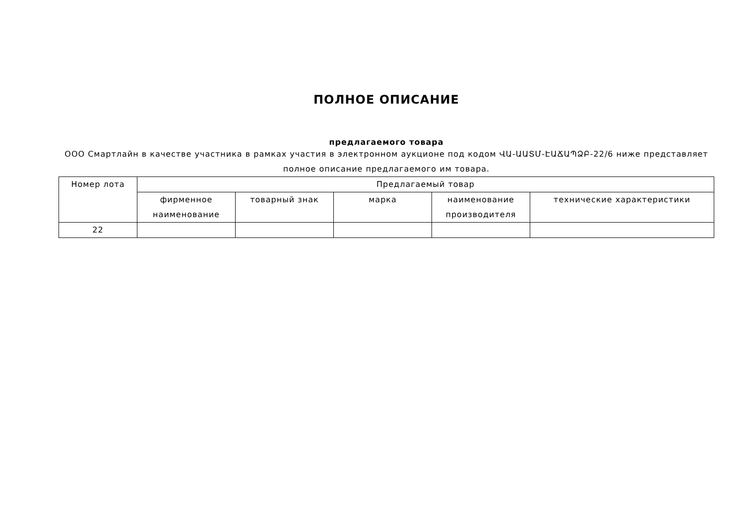ПОЛНОЕ ОПИСАНИЕ
предлагаемого товара
ООО Смартлайн в качестве участника в рамках участия в электронном аукционе под кодом ՎԱ-ԱԱՏՄ-ԷԱՃԱՊՁԲ-22/6 ниже представляет полное описание предлагаемого им товара.
| Номер лота | Предлагаемый товар | | | | |
| --- | --- | --- | --- | --- | --- |
| | фирменное наименование | товарный знак | марка | наименование производителя | технические характеристики |
| 22 | | | | | |